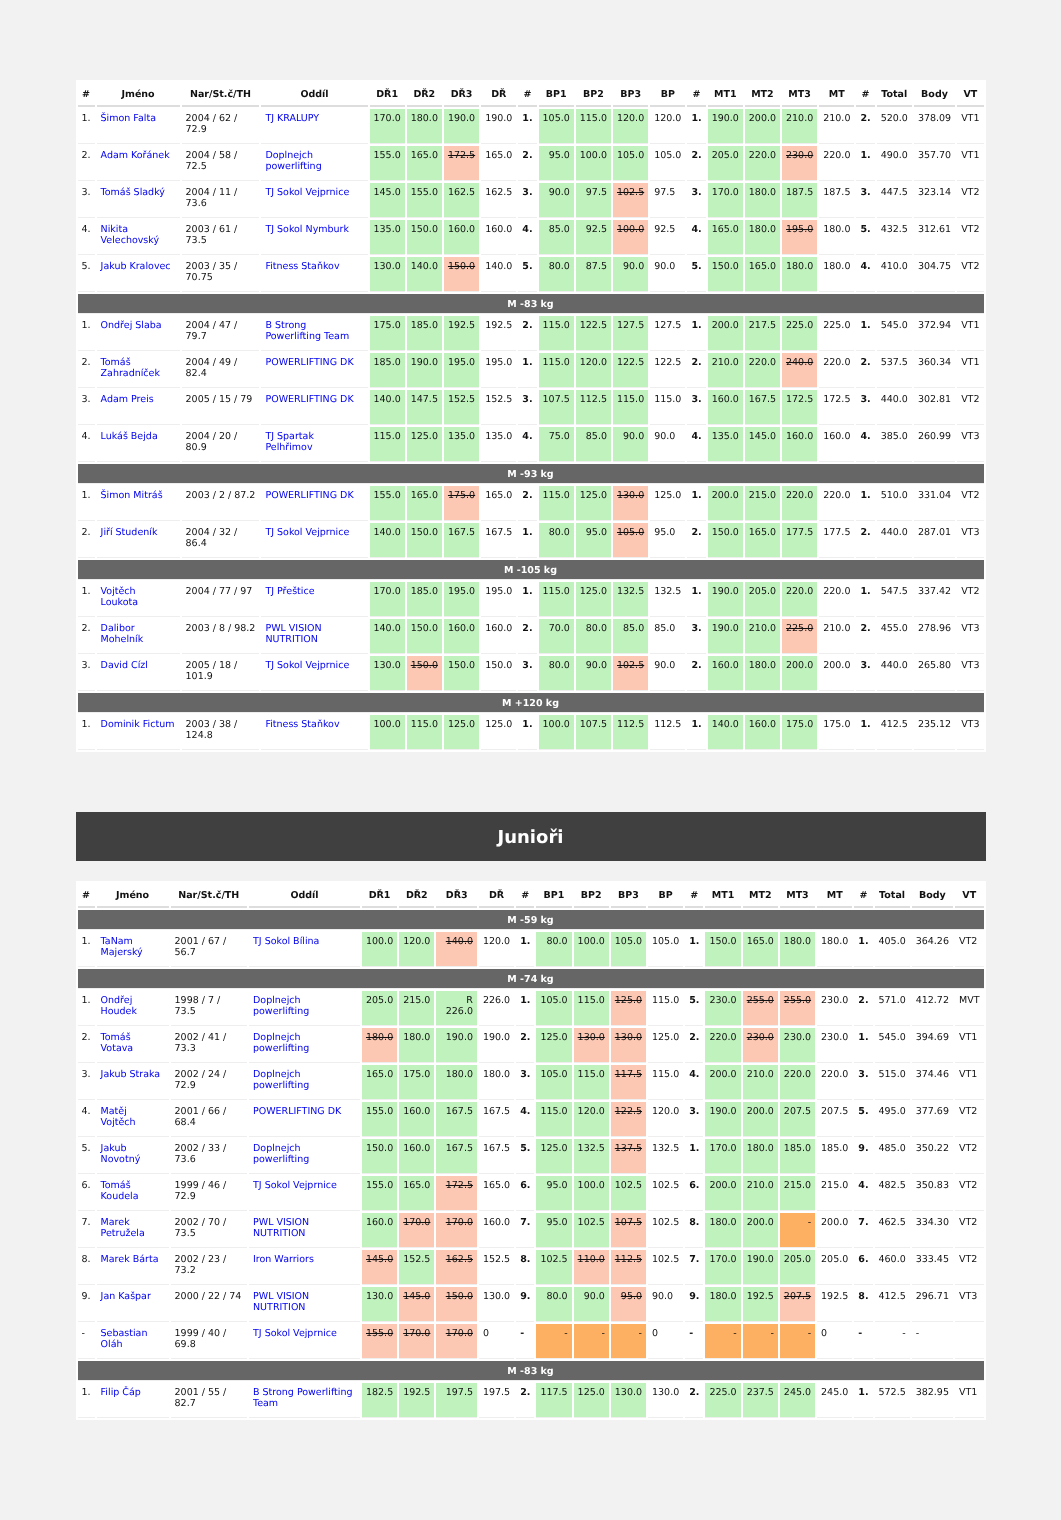| # | Jméno | Nar/St.č/TH | Oddíl | DŘ1 | DŘ2 | DŘ3 | DŘ | # | BP1 | BP2 | BP3 | BP | # | MT1 | MT2 | MT3 | MT | # | Total | Body | VT |
| --- | --- | --- | --- | --- | --- | --- | --- | --- | --- | --- | --- | --- | --- | --- | --- | --- | --- | --- | --- | --- | --- |
| 1. | Šimon Falta | 2004 / 62 / 72.9 | TJ KRALUPY | 170.0 | 180.0 | 190.0 | 190.0 | 1. | 105.0 | 115.0 | 120.0 | 120.0 | 1. | 190.0 | 200.0 | 210.0 | 210.0 | 2. | 520.0 | 378.09 | VT1 |
| 2. | Adam Kořánek | 2004 / 58 / 72.5 | Doplnejch powerlifting | 155.0 | 165.0 | 172.5 | 165.0 | 2. | 95.0 | 100.0 | 105.0 | 105.0 | 2. | 205.0 | 220.0 | 230.0 | 220.0 | 1. | 490.0 | 357.70 | VT1 |
| 3. | Tomáš Sladký | 2004 / 11 / 73.6 | TJ Sokol Vejprnice | 145.0 | 155.0 | 162.5 | 162.5 | 3. | 90.0 | 97.5 | 102.5 | 97.5 | 3. | 170.0 | 180.0 | 187.5 | 187.5 | 3. | 447.5 | 323.14 | VT2 |
| 4. | Nikita Velechovský | 2003 / 61 / 73.5 | TJ Sokol Nymburk | 135.0 | 150.0 | 160.0 | 160.0 | 4. | 85.0 | 92.5 | 100.0 | 92.5 | 4. | 165.0 | 180.0 | 195.0 | 180.0 | 5. | 432.5 | 312.61 | VT2 |
| 5. | Jakub Kralovec | 2003 / 35 / 70.75 | Fitness Staňkov | 130.0 | 140.0 | 150.0 | 140.0 | 5. | 80.0 | 87.5 | 90.0 | 90.0 | 5. | 150.0 | 165.0 | 180.0 | 180.0 | 4. | 410.0 | 304.75 | VT2 |
| M -83 kg | | | | | | | | | | | | | | | | | | | | | |
| 1. | Ondřej Slaba | 2004 / 47 / 79.7 | B Strong Powerlifting Team | 175.0 | 185.0 | 192.5 | 192.5 | 2. | 115.0 | 122.5 | 127.5 | 127.5 | 1. | 200.0 | 217.5 | 225.0 | 225.0 | 1. | 545.0 | 372.94 | VT1 |
| 2. | Tomáš Zahradníček | 2004 / 49 / 82.4 | POWERLIFTING DK | 185.0 | 190.0 | 195.0 | 195.0 | 1. | 115.0 | 120.0 | 122.5 | 122.5 | 2. | 210.0 | 220.0 | 240.0 | 220.0 | 2. | 537.5 | 360.34 | VT1 |
| 3. | Adam Preis | 2005 / 15 / 79 | POWERLIFTING DK | 140.0 | 147.5 | 152.5 | 152.5 | 3. | 107.5 | 112.5 | 115.0 | 115.0 | 3. | 160.0 | 167.5 | 172.5 | 172.5 | 3. | 440.0 | 302.81 | VT2 |
| 4. | Lukáš Bejda | 2004 / 20 / 80.9 | TJ Spartak Pelhřimov | 115.0 | 125.0 | 135.0 | 135.0 | 4. | 75.0 | 85.0 | 90.0 | 90.0 | 4. | 135.0 | 145.0 | 160.0 | 160.0 | 4. | 385.0 | 260.99 | VT3 |
| M -93 kg | | | | | | | | | | | | | | | | | | | | | |
| 1. | Šimon Mitráš | 2003 / 2 / 87.2 | POWERLIFTING DK | 155.0 | 165.0 | 175.0 | 165.0 | 2. | 115.0 | 125.0 | 130.0 | 125.0 | 1. | 200.0 | 215.0 | 220.0 | 220.0 | 1. | 510.0 | 331.04 | VT2 |
| 2. | Jiří Studeník | 2004 / 32 / 86.4 | TJ Sokol Vejprnice | 140.0 | 150.0 | 167.5 | 167.5 | 1. | 80.0 | 95.0 | 105.0 | 95.0 | 2. | 150.0 | 165.0 | 177.5 | 177.5 | 2. | 440.0 | 287.01 | VT3 |
| M -105 kg | | | | | | | | | | | | | | | | | | | | | |
| 1. | Vojtěch Loukota | 2004 / 77 / 97 | TJ Přeštice | 170.0 | 185.0 | 195.0 | 195.0 | 1. | 115.0 | 125.0 | 132.5 | 132.5 | 1. | 190.0 | 205.0 | 220.0 | 220.0 | 1. | 547.5 | 337.42 | VT2 |
| 2. | Dalibor Mohelník | 2003 / 8 / 98.2 | PWL VISION NUTRITION | 140.0 | 150.0 | 160.0 | 160.0 | 2. | 70.0 | 80.0 | 85.0 | 85.0 | 3. | 190.0 | 210.0 | 225.0 | 210.0 | 2. | 455.0 | 278.96 | VT3 |
| 3. | David Cízl | 2005 / 18 / 101.9 | TJ Sokol Vejprnice | 130.0 | 150.0 | 150.0 | 150.0 | 3. | 80.0 | 90.0 | 102.5 | 90.0 | 2. | 160.0 | 180.0 | 200.0 | 200.0 | 3. | 440.0 | 265.80 | VT3 |
| M +120 kg | | | | | | | | | | | | | | | | | | | | | |
| 1. | Dominik Fictum | 2003 / 38 / 124.8 | Fitness Staňkov | 100.0 | 115.0 | 125.0 | 125.0 | 1. | 100.0 | 107.5 | 112.5 | 112.5 | 1. | 140.0 | 160.0 | 175.0 | 175.0 | 1. | 412.5 | 235.12 | VT3 |
Junioři
| # | Jméno | Nar/St.č/TH | Oddíl | DŘ1 | DŘ2 | DŘ3 | DŘ | # | BP1 | BP2 | BP3 | BP | # | MT1 | MT2 | MT3 | MT | # | Total | Body | VT |
| --- | --- | --- | --- | --- | --- | --- | --- | --- | --- | --- | --- | --- | --- | --- | --- | --- | --- | --- | --- | --- | --- |
| M -59 kg | | | | | | | | | | | | | | | | | | | | | |
| 1. | TaNam Majerský | 2001 / 67 / 56.7 | TJ Sokol Bílina | 100.0 | 120.0 | 140.0 | 120.0 | 1. | 80.0 | 100.0 | 105.0 | 105.0 | 1. | 150.0 | 165.0 | 180.0 | 180.0 | 1. | 405.0 | 364.26 | VT2 |
| M -74 kg | | | | | | | | | | | | | | | | | | | | | |
| 1. | Ondřej Houdek | 1998 / 7 / 73.5 | Doplnejch powerlifting | 205.0 | 215.0 | R 226.0 | 226.0 | 1. | 105.0 | 115.0 | 125.0 | 115.0 | 5. | 230.0 | 255.0 | 255.0 | 230.0 | 2. | 571.0 | 412.72 | MVT |
| 2. | Tomáš Votava | 2002 / 41 / 73.3 | Doplnejch powerlifting | 180.0 | 180.0 | 190.0 | 190.0 | 2. | 125.0 | 130.0 | 130.0 | 125.0 | 2. | 220.0 | 230.0 | 230.0 | 230.0 | 1. | 545.0 | 394.69 | VT1 |
| 3. | Jakub Straka | 2002 / 24 / 72.9 | Doplnejch powerlifting | 165.0 | 175.0 | 180.0 | 180.0 | 3. | 105.0 | 115.0 | 117.5 | 115.0 | 4. | 200.0 | 210.0 | 220.0 | 220.0 | 3. | 515.0 | 374.46 | VT1 |
| 4. | Matěj Vojtěch | 2001 / 66 / 68.4 | POWERLIFTING DK | 155.0 | 160.0 | 167.5 | 167.5 | 4. | 115.0 | 120.0 | 122.5 | 120.0 | 3. | 190.0 | 200.0 | 207.5 | 207.5 | 5. | 495.0 | 377.69 | VT2 |
| 5. | Jakub Novotný | 2002 / 33 / 73.6 | Doplnejch powerlifting | 150.0 | 160.0 | 167.5 | 167.5 | 5. | 125.0 | 132.5 | 137.5 | 132.5 | 1. | 170.0 | 180.0 | 185.0 | 185.0 | 9. | 485.0 | 350.22 | VT2 |
| 6. | Tomáš Koudela | 1999 / 46 / 72.9 | TJ Sokol Vejprnice | 155.0 | 165.0 | 172.5 | 165.0 | 6. | 95.0 | 100.0 | 102.5 | 102.5 | 6. | 200.0 | 210.0 | 215.0 | 215.0 | 4. | 482.5 | 350.83 | VT2 |
| 7. | Marek Petruželа | 2002 / 70 / 73.5 | PWL VISION NUTRITION | 160.0 | 170.0 | 170.0 | 160.0 | 7. | 95.0 | 102.5 | 107.5 | 102.5 | 8. | 180.0 | 200.0 | - | 200.0 | 7. | 462.5 | 334.30 | VT2 |
| 8. | Marek Bárta | 2002 / 23 / 73.2 | Iron Warriors | 145.0 | 152.5 | 162.5 | 152.5 | 8. | 102.5 | 110.0 | 112.5 | 102.5 | 7. | 170.0 | 190.0 | 205.0 | 205.0 | 6. | 460.0 | 333.45 | VT2 |
| 9. | Jan Kašpar | 2000 / 22 / 74 | PWL VISION NUTRITION | 130.0 | 145.0 | 150.0 | 130.0 | 9. | 80.0 | 90.0 | 95.0 | 90.0 | 9. | 180.0 | 192.5 | 207.5 | 192.5 | 8. | 412.5 | 296.71 | VT3 |
| - | Sebastian Oláh | 1999 / 40 / 69.8 | TJ Sokol Vejprnice | 155.0 | 170.0 | 170.0 | 0 | - | - | - | - | 0 | - | - | - | - | 0 | - | - | - | |
| M -83 kg | | | | | | | | | | | | | | | | | | | | | |
| 1. | Filip Čáp | 2001 / 55 / 82.7 | B Strong Powerlifting Team | 182.5 | 192.5 | 197.5 | 197.5 | 2. | 117.5 | 125.0 | 130.0 | 130.0 | 2. | 225.0 | 237.5 | 245.0 | 245.0 | 1. | 572.5 | 382.95 | VT1 |